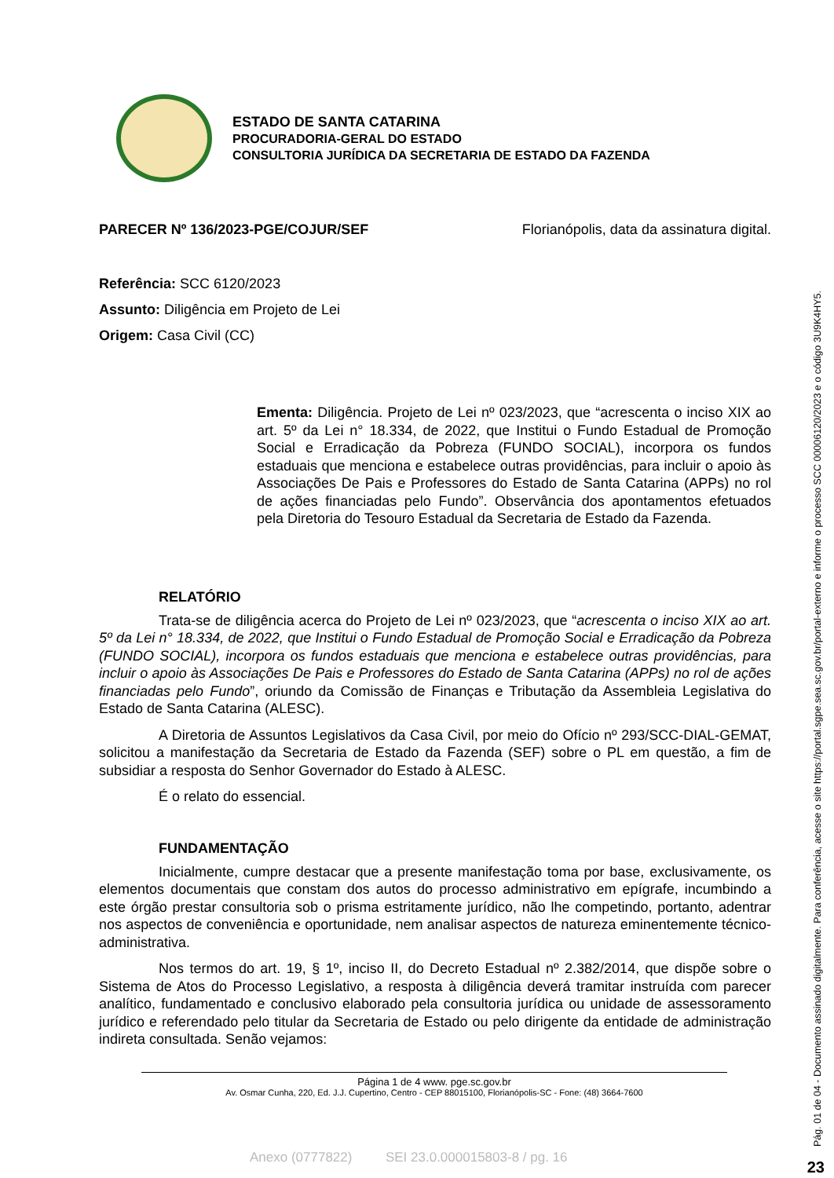ESTADO DE SANTA CATARINA
PROCURADORIA-GERAL DO ESTADO
CONSULTORIA JURÍDICA DA SECRETARIA DE ESTADO DA FAZENDA
PARECER Nº 136/2023-PGE/COJUR/SEF Florianópolis, data da assinatura digital.
Referência: SCC 6120/2023
Assunto: Diligência em Projeto de Lei
Origem: Casa Civil (CC)
Ementa: Diligência. Projeto de Lei nº 023/2023, que “acrescenta o inciso XIX ao art. 5º da Lei n° 18.334, de 2022, que Institui o Fundo Estadual de Promoção Social e Erradicação da Pobreza (FUNDO SOCIAL), incorpora os fundos estaduais que menciona e estabelece outras providências, para incluir o apoio às Associações De Pais e Professores do Estado de Santa Catarina (APPs) no rol de ações financiadas pelo Fundo”. Observância dos apontamentos efetuados pela Diretoria do Tesouro Estadual da Secretaria de Estado da Fazenda.
RELATÓRIO
Trata-se de diligência acerca do Projeto de Lei nº 023/2023, que “acrescenta o inciso XIX ao art. 5º da Lei n° 18.334, de 2022, que Institui o Fundo Estadual de Promoção Social e Erradicação da Pobreza (FUNDO SOCIAL), incorpora os fundos estaduais que menciona e estabelece outras providências, para incluir o apoio às Associações De Pais e Professores do Estado de Santa Catarina (APPs) no rol de ações financiadas pelo Fundo”, oriundo da Comissão de Finanças e Tributação da Assembleia Legislativa do Estado de Santa Catarina (ALESC).
A Diretoria de Assuntos Legislativos da Casa Civil, por meio do Ofício nº 293/SCC-DIAL-GEMAT, solicitou a manifestação da Secretaria de Estado da Fazenda (SEF) sobre o PL em questão, a fim de subsidiar a resposta do Senhor Governador do Estado à ALESC.
É o relato do essencial.
FUNDAMENTAÇÃO
Inicialmente, cumpre destacar que a presente manifestação toma por base, exclusivamente, os elementos documentais que constam dos autos do processo administrativo em epígrafe, incumbindo a este órgão prestar consultoria sob o prisma estritamente jurídico, não lhe competindo, portanto, adentrar nos aspectos de conveniência e oportunidade, nem analisar aspectos de natureza eminentemente técnico-administrativa.
Nos termos do art. 19, § 1º, inciso II, do Decreto Estadual nº 2.382/2014, que dispõe sobre o Sistema de Atos do Processo Legislativo, a resposta à diligência deverá tramitar instruída com parecer analítico, fundamentado e conclusivo elaborado pela consultoria jurídica ou unidade de assessoramento jurídico e referendado pelo titular da Secretaria de Estado ou pelo dirigente da entidade de administração indireta consultada. Senão vejamos:
Página 1 de 4 www. pge.sc.gov.br
Av. Osmar Cunha, 220, Ed. J.J. Cupertino, Centro - CEP 88015100, Florianópolis-SC - Fone: (48) 3664-7600
Anexo (0777822) SEI 23.0.000015803-8 / pg. 16
Pág. 01 de 04 - Documento assinado digitalmente. Para conferência, acesse o site https://portal.sgpe.sea.sc.gov.br/portal-externo e informe o processo SCC 00006120/2023 e o código 3U9K4HY5.
23